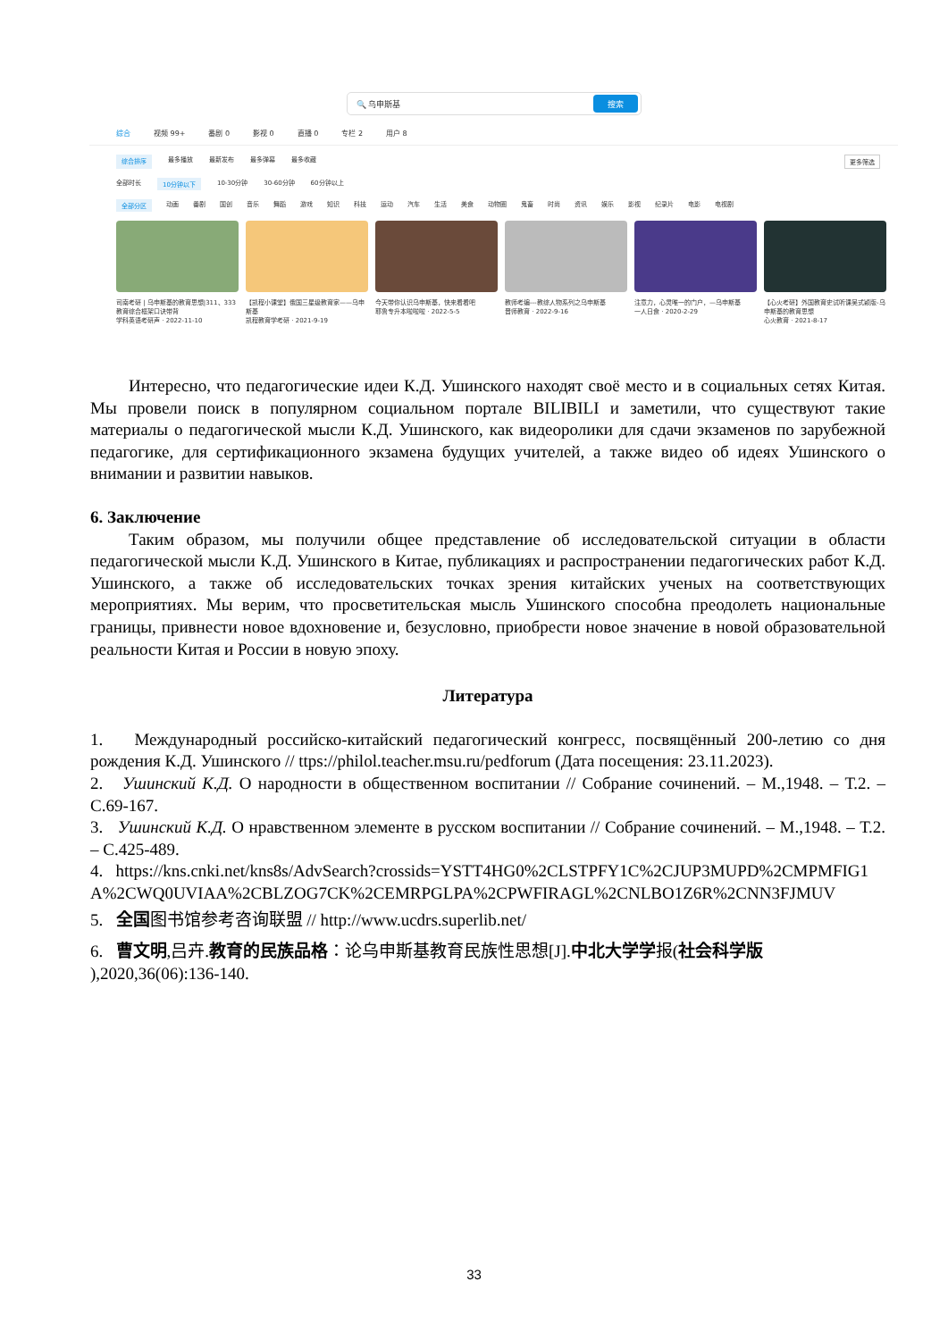🔍 乌申斯基 搜索
综合 视频 99+ 番剧 0 影视 0 直播 0 专栏 2 用户 8
综合排序 最多播放 最新发布 最多弹幕 最多收藏 更多筛选
全部时长 10分钟以下 10-30分钟 30-60分钟 60分钟以上
全部分区 动画 番剧 国创 音乐 舞蹈 游戏 知识 科技 运动 汽车 生活 美食 动物圈 鬼畜 时尚 资讯 娱乐 影视 纪录片 电影 电视剧
司南考研 | 乌申斯基的教育思想|311、333教育综合框架口诀带背
学科英语考研声 · 2022-11-10
【凯程小课堂】俄国三星级教育家——乌申斯基
凯程教育学考研 · 2021-9-19
今天带你认识乌申斯基，快来看看吧
耶鲁专升本啦啦啦 · 2022-5-5
教师考编---教综人物系列之乌申斯基
晋师教育 · 2022-9-16
注意力，心灵唯一的门户，—乌申斯基
一人日食 · 2020-2-29
【心火考研】外国教育史试听课吴式颖版-乌申斯基的教育思想
心火教育 · 2021-8-17
Интересно, что педагогические идеи К.Д. Ушинского находят своё место и в социальных сетях Китая. Мы провели поиск в популярном социальном портале BILIBILI и заметили, что существуют такие материалы о педагогической мысли К.Д. Ушинского, как видеоролики для сдачи экзаменов по зарубежной педагогике, для сертификационного экзамена будущих учителей, а также видео об идеях Ушинского о внимании и развитии навыков.
6. Заключение
Таким образом, мы получили общее представление об исследовательской ситуации в области педагогической мысли К.Д. Ушинского в Китае, публикациях и распространении педагогических работ К.Д. Ушинского, а также об исследовательских точках зрения китайских ученых на соответствующих мероприятиях. Мы верим, что просветительская мысль Ушинского способна преодолеть национальные границы, привнести новое вдохновение и, безусловно, приобрести новое значение в новой образовательной реальности Китая и России в новую эпоху.
Литература
1. Международный российско-китайский педагогический конгресс, посвящённый 200-летию со дня рождения К.Д. Ушинского // ttps://philol.teacher.msu.ru/pedforum (Дата посещения: 23.11.2023).
2. Ушинский К.Д. О народности в общественном воспитании // Собрание сочинений. – М.,1948. – Т.2. – С.69-167.
3. Ушинский К.Д. О нравственном элементе в русском воспитании // Собрание сочинений. – М.,1948. – Т.2. – С.425-489.
4. https://kns.cnki.net/kns8s/AdvSearch?crossids=YSTT4HG0%2CLSTPFY1C%2CJUP3MUPD%2CMPMFIG1A%2CWQ0UVIAA%2CBLZOG7CK%2CEMRPGLPA%2CPWFIRAGL%2CNLBO1Z6R%2CNN3FJMUV
5. 全国图书馆参考咨询联盟 // http://www.ucdrs.superlib.net/
6. 曹文明,吕卉.教育的民族品格：论乌申斯基教育民族性思想[J].中北大学学报(社会科学版 ),2020,36(06):136-140.
33